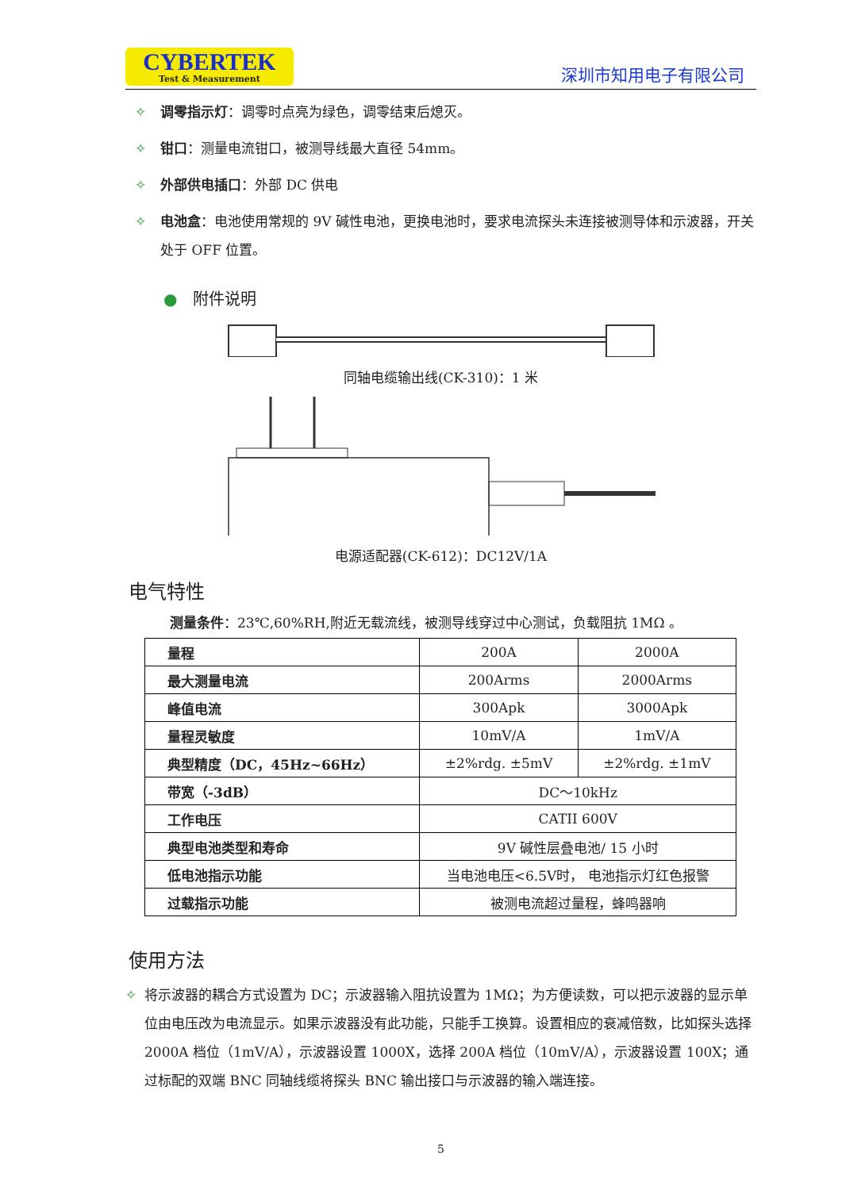CYBERTEK
Test & Measurement
深圳市知用电子有限公司
✧ 调零指示灯：调零时点亮为绿色，调零结束后熄灭。
✧ 钳口：测量电流钳口，被测导线最大直径 54mm。
✧ 外部供电插口：外部 DC 供电
✧ 电池盒：电池使用常规的 9V 碱性电池，更换电池时，要求电流探头未连接被测导体和示波器，开关处于 OFF 位置。
● 附件说明
同轴电缆输出线(CK-310)：1 米
电源适配器(CK-612)：DC12V/1A
电气特性
测量条件：23℃,60%RH,附近无载流线，被测导线穿过中心测试，负载阻抗 1MΩ 。
| 量程 | 200A | 2000A |
| 最大测量电流 | 200Arms | 2000Arms |
| 峰值电流 | 300Apk | 3000Apk |
| 量程灵敏度 | 10mV/A | 1mV/A |
| 典型精度（DC，45Hz~66Hz） | ±2%rdg. ±5mV | ±2%rdg. ±1mV |
| 带宽（-3dB） | DC～10kHz | |
| 工作电压 | CATII 600V | |
| 典型电池类型和寿命 | 9V 碱性层叠电池/ 15 小时 | |
| 低电池指示功能 | 当电池电压<6.5V时， 电池指示灯红色报警 | |
| 过载指示功能 | 被测电流超过量程，蜂鸣器响 | |
使用方法
✧ 将示波器的耦合方式设置为 DC；示波器输入阻抗设置为 1MΩ；为方便读数，可以把示波器的显示单位由电压改为电流显示。如果示波器没有此功能，只能手工换算。设置相应的衰减倍数，比如探头选择 2000A 档位（1mV/A），示波器设置 1000X，选择 200A 档位（10mV/A），示波器设置 100X；通过标配的双端 BNC 同轴线缆将探头 BNC 输出接口与示波器的输入端连接。
5